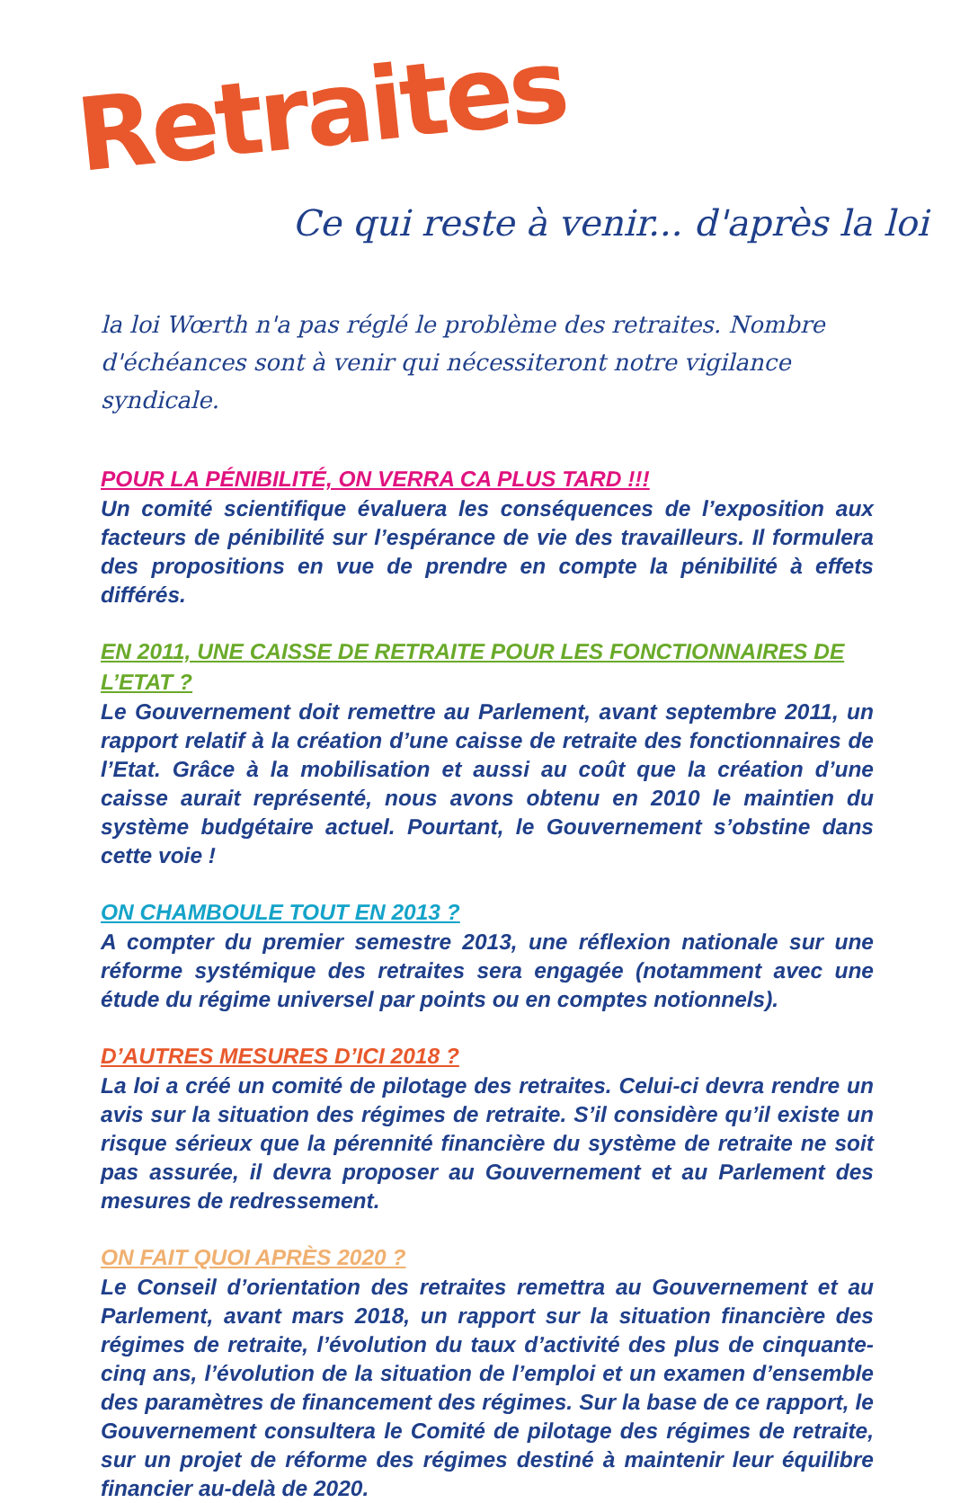Retraites
Ce qui reste à venir... d'après la loi
la loi Wœrth n'a pas réglé le problème des retraites. Nombre d'échéances sont à venir qui nécessiteront notre vigilance syndicale.
POUR LA PÉNIBILITÉ, ON VERRA CA PLUS TARD !!!
Un comité scientifique évaluera les conséquences de l’exposition aux facteurs de pénibilité sur l’espérance de vie des travailleurs. Il formulera des propositions en vue de prendre en compte la pénibilité à effets différés.
EN 2011, UNE CAISSE DE RETRAITE POUR LES FONCTIONNAIRES DE L’ETAT ?
Le Gouvernement doit remettre au Parlement, avant septembre 2011, un rapport relatif à la création d’une caisse de retraite des fonctionnaires de l’Etat. Grâce à la mobilisation et aussi au coût que la création d’une caisse aurait représenté, nous avons obtenu en 2010 le maintien du système budgétaire actuel. Pourtant, le Gouvernement s’obstine dans cette voie !
ON CHAMBOULE TOUT EN 2013 ?
A compter du premier semestre 2013, une réflexion nationale sur une réforme systémique des retraites sera engagée (notamment avec une étude du régime universel par points ou en comptes notionnels).
D’AUTRES MESURES D’ICI 2018 ?
La loi a créé un comité de pilotage des retraites. Celui-ci devra rendre un avis sur la situation des régimes de retraite. S’il considère qu’il existe un risque sérieux que la pérennité financière du système de retraite ne soit pas assurée, il devra proposer au Gouvernement et au Parlement des mesures de redressement.
ON FAIT QUOI APRÈS 2020 ?
Le Conseil d’orientation des retraites remettra au Gouvernement et au Parlement, avant mars 2018, un rapport sur la situation financière des régimes de retraite, l’évolution du taux d’activité des plus de cinquante-cinq ans, l’évolution de la situation de l’emploi et un examen d’ensemble des paramètres de financement des régimes. Sur la base de ce rapport, le Gouvernement consultera le Comité de pilotage des régimes de retraite, sur un projet de réforme des régimes destiné à maintenir leur équilibre financier au-delà de 2020.